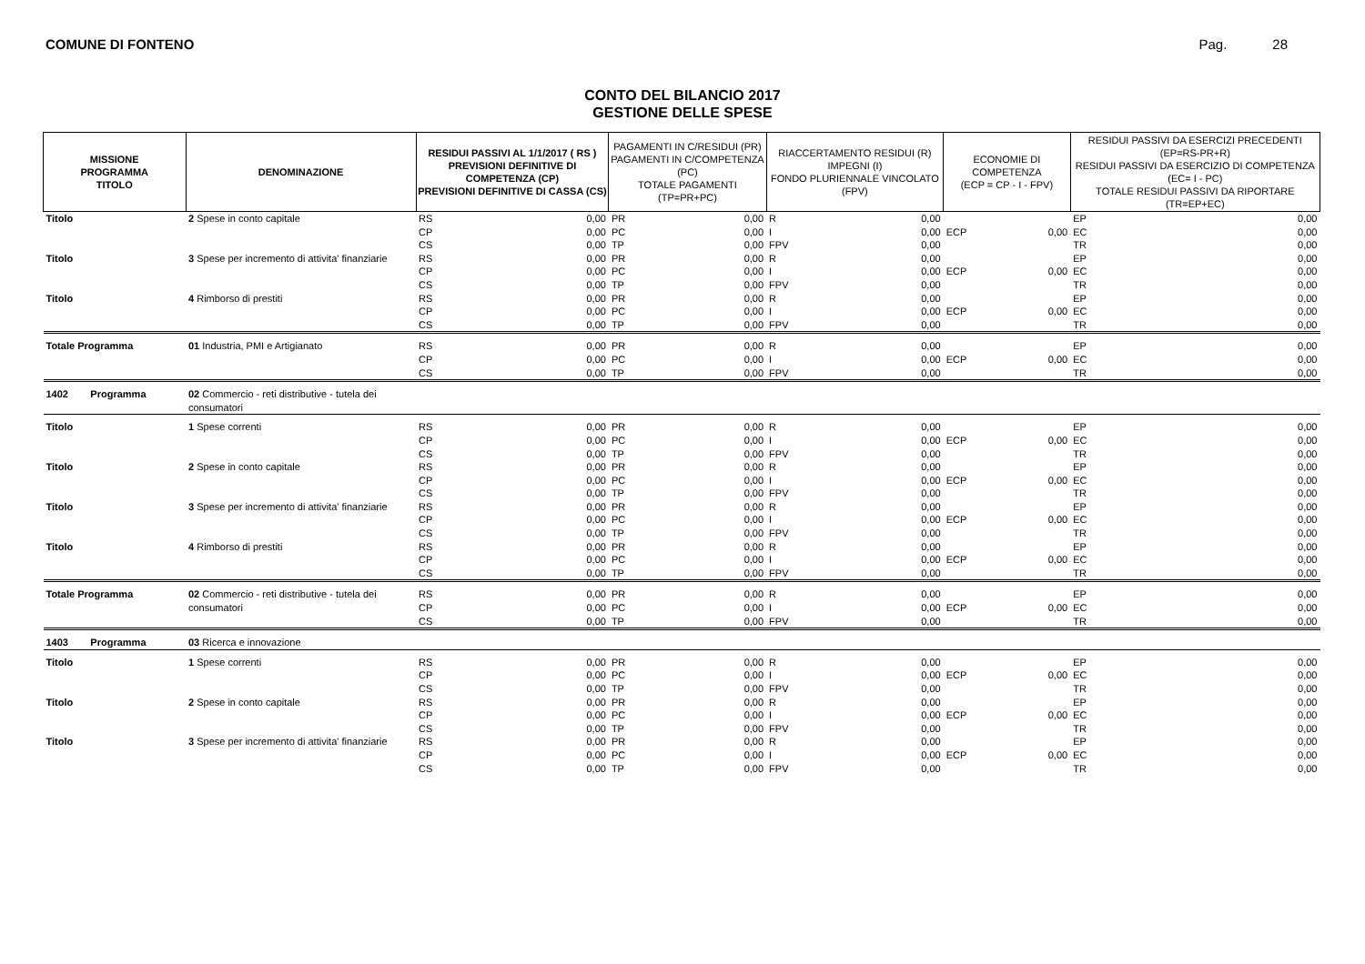COMUNE DI FONTENO Pag. 28
CONTO DEL BILANCIO 2017
GESTIONE DELLE SPESE
| MISSIONE PROGRAMMA TITOLO | | DENOMINAZIONE | RESIDUI PASSIVI AL 1/1/2017 ( RS ) PREVISIONI DEFINITIVE DI COMPETENZA (CP) PREVISIONI DEFINITIVE DI CASSA (CS) | | PAGAMENTI IN C/RESIDUI (PR) PAGAMENTI IN C/COMPETENZA (PC) TOTALE PAGAMENTI (TP=PR+PC) | | RIACCERTAMENTO RESIDUI (R) IMPEGNI (I) FONDO PLURIENNALE VINCOLATO (FPV) | | ECONOMIE DI COMPETENZA (ECP = CP - I - FPV) | | RESIDUI PASSIVI DA ESERCIZI PRECEDENTI (EP=RS-PR+R) RESIDUI PASSIVI DA ESERCIZIO DI COMPETENZA (EC= I - PC) TOTALE RESIDUI PASSIVI DA RIPORTARE (TR=EP+EC) | |
| --- | --- | --- | --- | --- | --- | --- | --- | --- | --- | --- | --- | --- |
| Titolo | | 2 Spese in conto capitale | RS CP CS | 0,00 0,00 0,00 | PR PC TP | 0,00 0,00 0,00 | R I FPV | 0,00 0,00 0,00 | ECP | 0,00 | EP EC TR | 0,00 0,00 0,00 |
| Titolo | | 3 Spese per incremento di attivita' finanziarie | RS CP CS | 0,00 0,00 0,00 | PR PC TP | 0,00 0,00 0,00 | R I FPV | 0,00 0,00 0,00 | ECP | 0,00 | EP EC TR | 0,00 0,00 0,00 |
| Titolo | | 4 Rimborso di prestiti | RS CP CS | 0,00 0,00 0,00 | PR PC TP | 0,00 0,00 0,00 | R I FPV | 0,00 0,00 0,00 | ECP | 0,00 | EP EC TR | 0,00 0,00 0,00 |
| Totale Programma | | 01 Industria, PMI e Artigianato | RS CP CS | 0,00 0,00 0,00 | PR PC TP | 0,00 0,00 0,00 | R I FPV | 0,00 0,00 0,00 | ECP | 0,00 | EP EC TR | 0,00 0,00 0,00 |
| 1402 | Programma | 02 Commercio - reti distributive - tutela dei consumatori | | | | | | | | | | |
| Titolo | | 1 Spese correnti | RS CP CS | 0,00 0,00 0,00 | PR PC TP | 0,00 0,00 0,00 | R I FPV | 0,00 0,00 0,00 | ECP | 0,00 | EP EC TR | 0,00 0,00 0,00 |
| Titolo | | 2 Spese in conto capitale | RS CP CS | 0,00 0,00 0,00 | PR PC TP | 0,00 0,00 0,00 | R I FPV | 0,00 0,00 0,00 | ECP | 0,00 | EP EC TR | 0,00 0,00 0,00 |
| Titolo | | 3 Spese per incremento di attivita' finanziarie | RS CP CS | 0,00 0,00 0,00 | PR PC TP | 0,00 0,00 0,00 | R I FPV | 0,00 0,00 0,00 | ECP | 0,00 | EP EC TR | 0,00 0,00 0,00 |
| Titolo | | 4 Rimborso di prestiti | RS CP CS | 0,00 0,00 0,00 | PR PC TP | 0,00 0,00 0,00 | R I FPV | 0,00 0,00 0,00 | ECP | 0,00 | EP EC TR | 0,00 0,00 0,00 |
| Totale Programma | | 02 Commercio - reti distributive - tutela dei consumatori | RS CP CS | 0,00 0,00 0,00 | PR PC TP | 0,00 0,00 0,00 | R I FPV | 0,00 0,00 0,00 | ECP | 0,00 | EP EC TR | 0,00 0,00 0,00 |
| 1403 | Programma | 03 Ricerca e innovazione | | | | | | | | | | |
| Titolo | | 1 Spese correnti | RS CP CS | 0,00 0,00 0,00 | PR PC TP | 0,00 0,00 0,00 | R I FPV | 0,00 0,00 0,00 | ECP | 0,00 | EP EC TR | 0,00 0,00 0,00 |
| Titolo | | 2 Spese in conto capitale | RS CP CS | 0,00 0,00 0,00 | PR PC TP | 0,00 0,00 0,00 | R I FPV | 0,00 0,00 0,00 | ECP | 0,00 | EP EC TR | 0,00 0,00 0,00 |
| Titolo | | 3 Spese per incremento di attivita' finanziarie | RS CP CS | 0,00 0,00 0,00 | PR PC TP | 0,00 0,00 0,00 | R I FPV | 0,00 0,00 0,00 | ECP | 0,00 | EP EC TR | 0,00 0,00 0,00 |